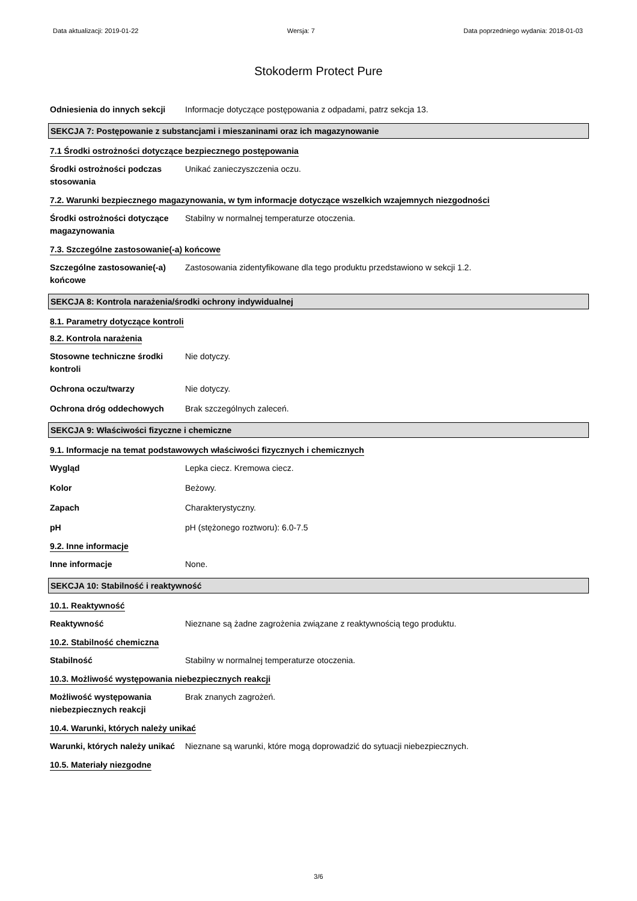Data aktualizacji: 2019-01-22 Wersja: 7 Data poprzedniego wydania: 2018-01-03
Stokoderm Protect Pure
Odniesienia do innych sekcji
Informacje dotyczące postępowania z odpadami, patrz sekcja 13.
SEKCJA 7: Postępowanie z substancjami i mieszaninami oraz ich magazynowanie
7.1 Środki ostrożności dotyczące bezpiecznego postępowania
Środki ostrożności podczas stosowania
Unikać zanieczyszczenia oczu.
7.2. Warunki bezpiecznego magazynowania, w tym informacje dotyczące wszelkich wzajemnych niezgodności
Środki ostrożności dotyczące magazynowania
Stabilny w normalnej temperaturze otoczenia.
7.3. Szczególne zastosowanie(-a) końcowe
Szczególne zastosowanie(-a) końcowe
Zastosowania zidentyfikowane dla tego produktu przedstawiono w sekcji 1.2.
SEKCJA 8: Kontrola narażenia/środki ochrony indywidualnej
8.1. Parametry dotyczące kontroli
8.2. Kontrola narażenia
Stosowne techniczne środki kontroli
Nie dotyczy.
Ochrona oczu/twarzy Nie dotyczy.
Ochrona dróg oddechowych Brak szczególnych zaleceń.
SEKCJA 9: Właściwości fizyczne i chemiczne
9.1. Informacje na temat podstawowych właściwości fizycznych i chemicznych
Wygląd Lepka ciecz. Kremowa ciecz.
Kolor Beżowy.
Zapach Charakterystyczny.
pH pH (stężonego roztworu): 6.0-7.5
9.2. Inne informacje
Inne informacje None.
SEKCJA 10: Stabilność i reaktywność
10.1. Reaktywność
Reaktywność Nieznane są żadne zagrożenia związane z reaktywnością tego produktu.
10.2. Stabilność chemiczna
Stabilność Stabilny w normalnej temperaturze otoczenia.
10.3. Możliwość występowania niebezpiecznych reakcji
Możliwość występowania niebezpiecznych reakcji
Brak znanych zagrożeń.
10.4. Warunki, których należy unikać
Warunki, których należy unikać
Nieznane są warunki, które mogą doprowadzić do sytuacji niebezpiecznych.
10.5. Materiały niezgodne
3/6